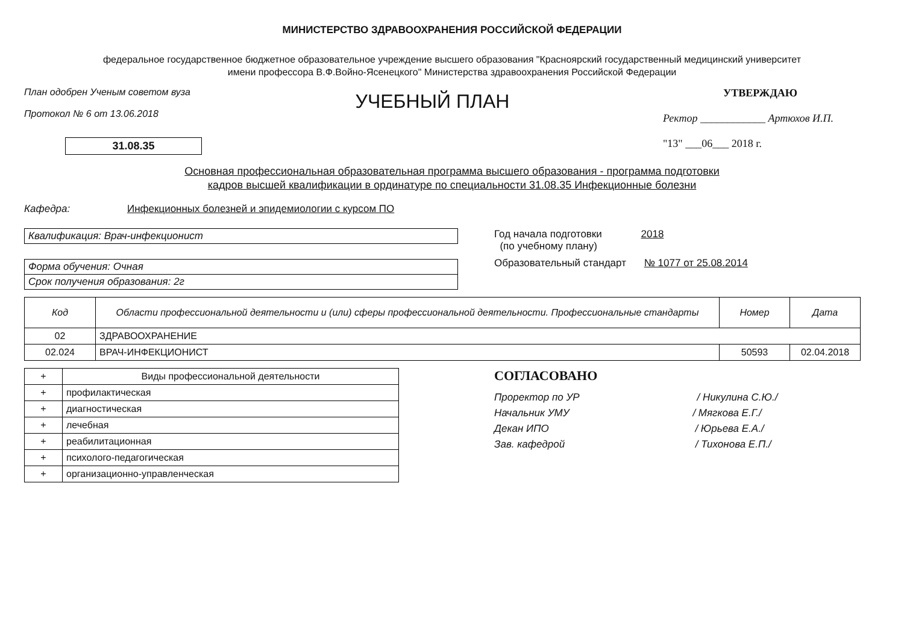МИНИСТЕРСТВО ЗДРАВООХРАНЕНИЯ РОССИЙСКОЙ ФЕДЕРАЦИИ
федеральное государственное бюджетное образовательное учреждение высшего образования "Красноярский государственный медицинский университет
имени профессора В.Ф.Войно-Ясенецкого" Министерства здравоохранения Российской Федерации
План одобрен Ученым советом вуза
Протокол № 6 от 13.06.2018
31.08.35
УЧЕБНЫЙ ПЛАН
УТВЕРЖДАЮ
Ректор ____________ Артюхов И.П.
"13" ___06___ 2018 г.
Основная профессиональная образовательная программа высшего образования - программа подготовки
кадров высшей квалификации в ординатуре по специальности 31.08.35 Инфекционные болезни
Кафедра: Инфекционных болезней и эпидемиологии с курсом ПО
Квалификация: Врач-инфекционист
Форма обучения: Очная
Срок получения образования: 2г
Год начала подготовки 2018
(по учебному плану)
Образовательный стандарт № 1077 от 25.08.2014
| Код | Области профессиональной деятельности и (или) сферы профессиональной деятельности. Профессиональные стандарты | Номер | Дата |
| --- | --- | --- | --- |
| 02 | ЗДРАВООХРАНЕНИЕ | | |
| 02.024 | ВРАЧ-ИНФЕКЦИОНИСТ | 50593 | 02.04.2018 |
| + | Виды профессиональной деятельности |
| + | профилактическая |
| + | диагностическая |
| + | лечебная |
| + | реабилитационная |
| + | психолого-педагогическая |
| + | организационно-управленческая |
СОГЛАСОВАНО
Проректор по УР / Никулина С.Ю./
Начальник УМУ / Мягкова Е.Г./
Декан ИПО / Юрьева Е.А./
Зав. кафедрой / Тихонова Е.П./